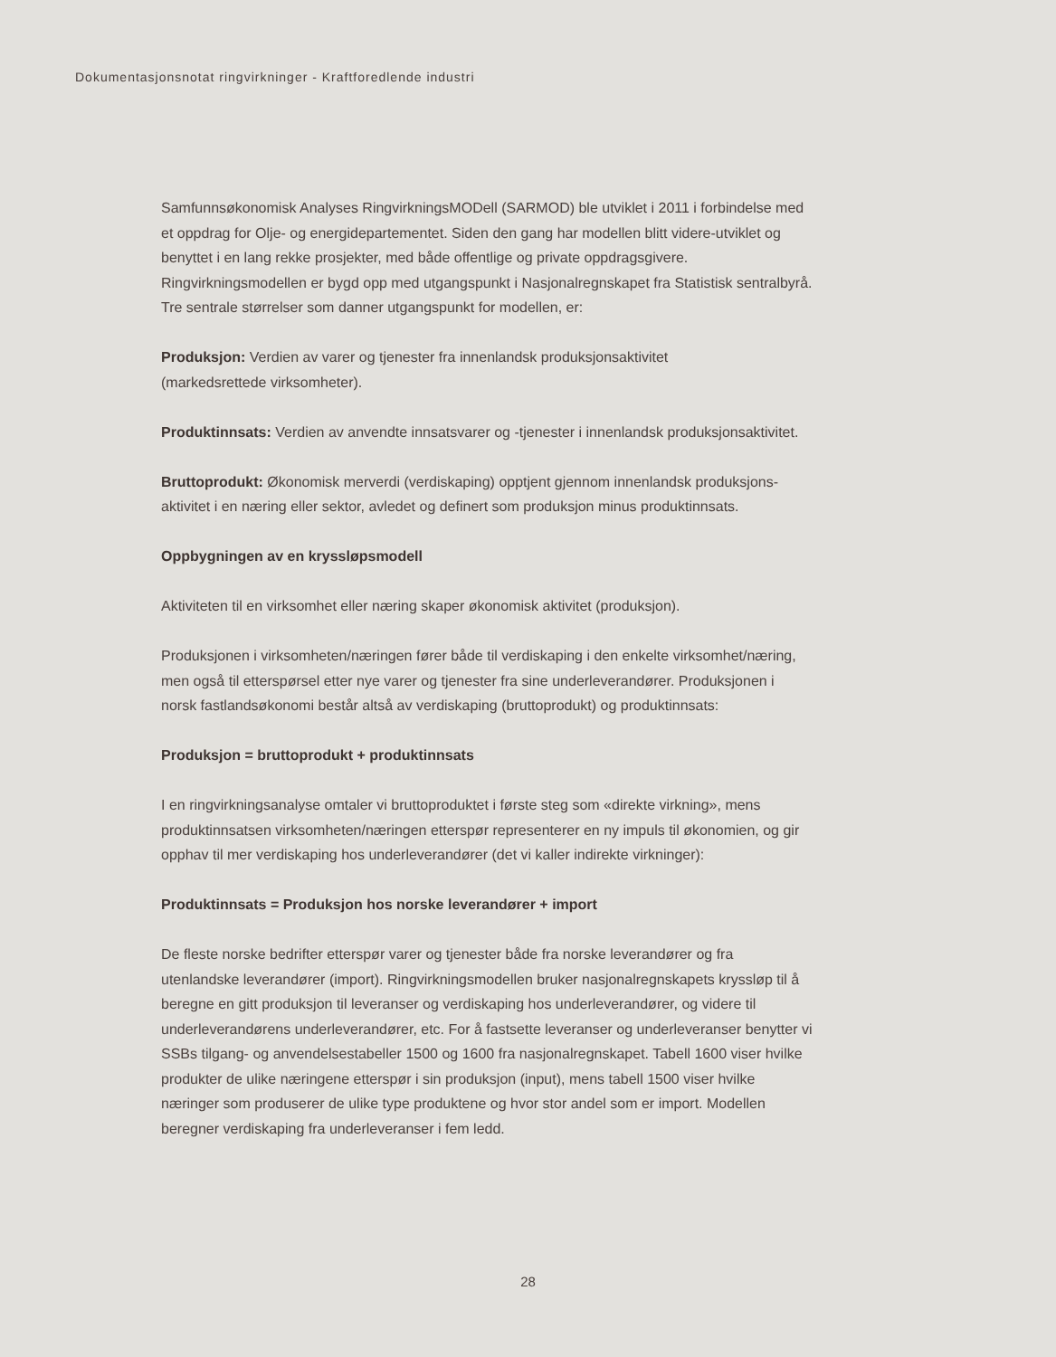Dokumentasjonsnotat ringvirkninger - Kraftforedlende industri
Samfunnsøkonomisk Analyses RingvirkningsMODell (SARMOD) ble utviklet i 2011 i forbindelse med et oppdrag for Olje- og energidepartementet. Siden den gang har modellen blitt videre-utviklet og benyttet i en lang rekke prosjekter, med både offentlige og private oppdragsgivere. Ringvirkningsmodellen er bygd opp med utgangspunkt i Nasjonalregnskapet fra Statistisk sentralbyrå. Tre sentrale størrelser som danner utgangspunkt for modellen, er:
Produksjon: Verdien av varer og tjenester fra innenlandsk produksjonsaktivitet
(markedsrettede virksomheter).
Produktinnsats: Verdien av anvendte innsatsvarer og -tjenester i innenlandsk produksjonsaktivitet.
Bruttoprodukt: Økonomisk merverdi (verdiskaping) opptjent gjennom innenlandsk produksjons-aktivitet i en næring eller sektor, avledet og definert som produksjon minus produktinnsats.
Oppbygningen av en kryssløpsmodell
Aktiviteten til en virksomhet eller næring skaper økonomisk aktivitet (produksjon).
Produksjonen i virksomheten/næringen fører både til verdiskaping i den enkelte virksomhet/næring, men også til etterspørsel etter nye varer og tjenester fra sine underleverandører. Produksjonen i norsk fastlandsøkonomi består altså av verdiskaping (bruttoprodukt) og produktinnsats:
Produksjon = bruttoprodukt + produktinnsats
I en ringvirkningsanalyse omtaler vi bruttoproduktet i første steg som «direkte virkning», mens produktinnsatsen virksomheten/næringen etterspør representerer en ny impuls til økonomien, og gir opphav til mer verdiskaping hos underleverandører (det vi kaller indirekte virkninger):
Produktinnsats = Produksjon hos norske leverandører + import
De fleste norske bedrifter etterspør varer og tjenester både fra norske leverandører og fra utenlandske leverandører (import). Ringvirkningsmodellen bruker nasjonalregnskapets kryssløp til å beregne en gitt produksjon til leveranser og verdiskaping hos underleverandører, og videre til underleverandørens underleverandører, etc. For å fastsette leveranser og underleveranser benytter vi SSBs tilgang- og anvendelsestabeller 1500 og 1600 fra nasjonalregnskapet. Tabell 1600 viser hvilke produkter de ulike næringene etterspør i sin produksjon (input), mens tabell 1500 viser hvilke næringer som produserer de ulike type produktene og hvor stor andel som er import. Modellen beregner verdiskaping fra underleveranser i fem ledd.
28